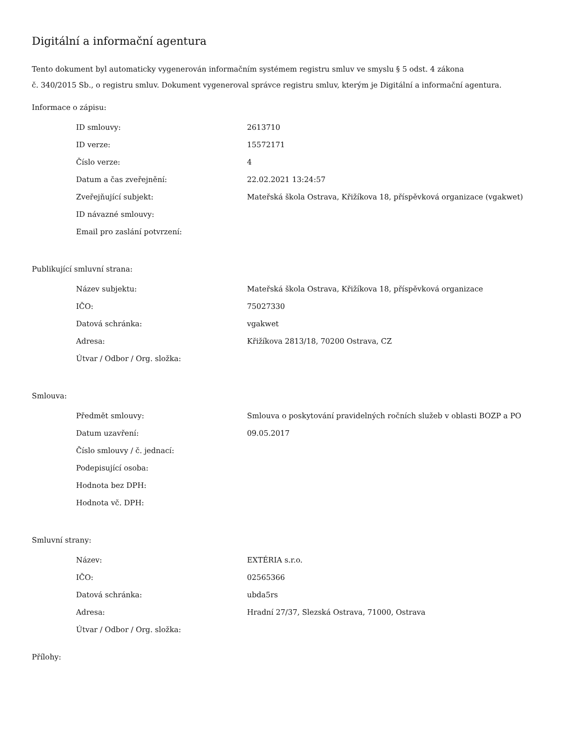Digitální a informační agentura
Tento dokument byl automaticky vygenerován informačním systémem registru smluv ve smyslu § 5 odst. 4 zákona
č. 340/2015 Sb., o registru smluv. Dokument vygeneroval správce registru smluv, kterým je Digitální a informační agentura.
Informace o zápisu:
| ID smlouvy: | 2613710 |
| ID verze: | 15572171 |
| Číslo verze: | 4 |
| Datum a čas zveřejnění: | 22.02.2021 13:24:57 |
| Zveřejňující subjekt: | Mateřská škola Ostrava, Křižíkova 18, příspěvková organizace (vgakwet) |
| ID návazné smlouvy: | |
| Email pro zaslání potvrzení: | |
Publikující smluvní strana:
| Název subjektu: | Mateřská škola Ostrava, Křižíkova 18, příspěvková organizace |
| IČO: | 75027330 |
| Datová schránka: | vgakwet |
| Adresa: | Křižíkova 2813/18, 70200 Ostrava, CZ |
| Útvar / Odbor / Org. složka: | |
Smlouva:
| Předmět smlouvy: | Smlouva o poskytování pravidelných ročních služeb v oblasti BOZP a PO |
| Datum uzavření: | 09.05.2017 |
| Číslo smlouvy / č. jednací: | |
| Podepisující osoba: | |
| Hodnota bez DPH: | |
| Hodnota vč. DPH: | |
Smluvní strany:
| Název: | EXTÉRIA s.r.o. |
| IČO: | 02565366 |
| Datová schránka: | ubda5rs |
| Adresa: | Hradní 27/37, Slezská Ostrava, 71000, Ostrava |
| Útvar / Odbor / Org. složka: | |
Přílohy: